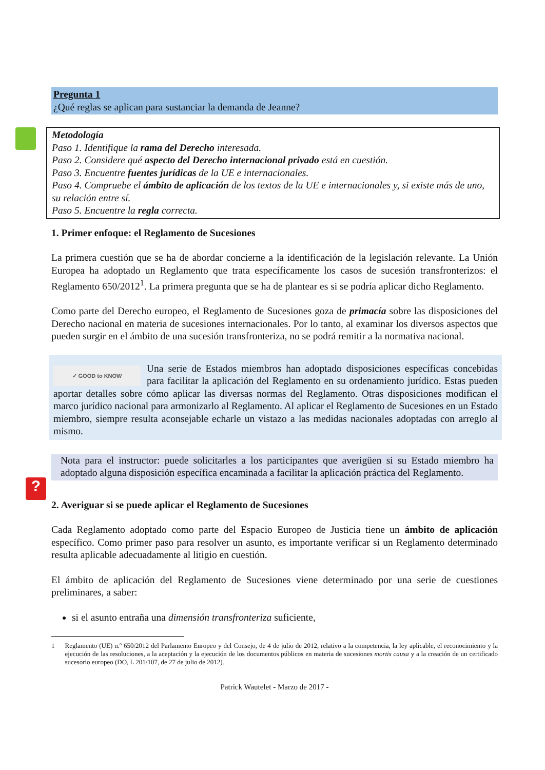?
Pregunta 1
¿Qué reglas se aplican para sustanciar la demanda de Jeanne?
Metodología
Paso 1. Identifique la rama del Derecho interesada.
Paso 2. Considere qué aspecto del Derecho internacional privado está en cuestión.
Paso 3. Encuentre fuentes jurídicas de la UE e internacionales.
Paso 4. Compruebe el ámbito de aplicación de los textos de la UE e internacionales y, si existe más de uno, su relación entre sí.
Paso 5. Encuentre la regla correcta.
1. Primer enfoque: el Reglamento de Sucesiones
La primera cuestión que se ha de abordar concierne a la identificación de la legislación relevante. La Unión Europea ha adoptado un Reglamento que trata específicamente los casos de sucesión transfronterizos: el Reglamento 650/2012<sup>1</sup>. La primera pregunta que se ha de plantear es si se podría aplicar dicho Reglamento.
Como parte del Derecho europeo, el Reglamento de Sucesiones goza de primacía sobre las disposiciones del Derecho nacional en materia de sucesiones internacionales. Por lo tanto, al examinar los diversos aspectos que pueden surgir en el ámbito de una sucesión transfronteriza, no se podrá remitir a la normativa nacional.
✓ GOOD to KNOW
Una serie de Estados miembros han adoptado disposiciones específicas concebidas para facilitar la aplicación del Reglamento en su ordenamiento jurídico. Estas pueden aportar detalles sobre cómo aplicar las diversas normas del Reglamento. Otras disposiciones modifican el marco jurídico nacional para armonizarlo al Reglamento. Al aplicar el Reglamento de Sucesiones en un Estado miembro, siempre resulta aconsejable echarle un vistazo a las medidas nacionales adoptadas con arreglo al mismo.
Nota para el instructor: puede solicitarles a los participantes que averigüen si su Estado miembro ha adoptado alguna disposición específica encaminada a facilitar la aplicación práctica del Reglamento.
2. Averiguar si se puede aplicar el Reglamento de Sucesiones
Cada Reglamento adoptado como parte del Espacio Europeo de Justicia tiene un ámbito de aplicación específico. Como primer paso para resolver un asunto, es importante verificar si un Reglamento determinado resulta aplicable adecuadamente al litigio en cuestión.
El ámbito de aplicación del Reglamento de Sucesiones viene determinado por una serie de cuestiones preliminares, a saber:
si el asunto entraña una dimensión transfronteriza suficiente,
1 Reglamento (UE) n.º 650/2012 del Parlamento Europeo y del Consejo, de 4 de julio de 2012, relativo a la competencia, la ley aplicable, el reconocimiento y la ejecución de las resoluciones, a la aceptación y la ejecución de los documentos públicos en materia de sucesiones mortis causa y a la creación de un certificado sucesorio europeo (DO, L 201/107, de 27 de julio de 2012).
Patrick Wautelet - Marzo de 2017 -